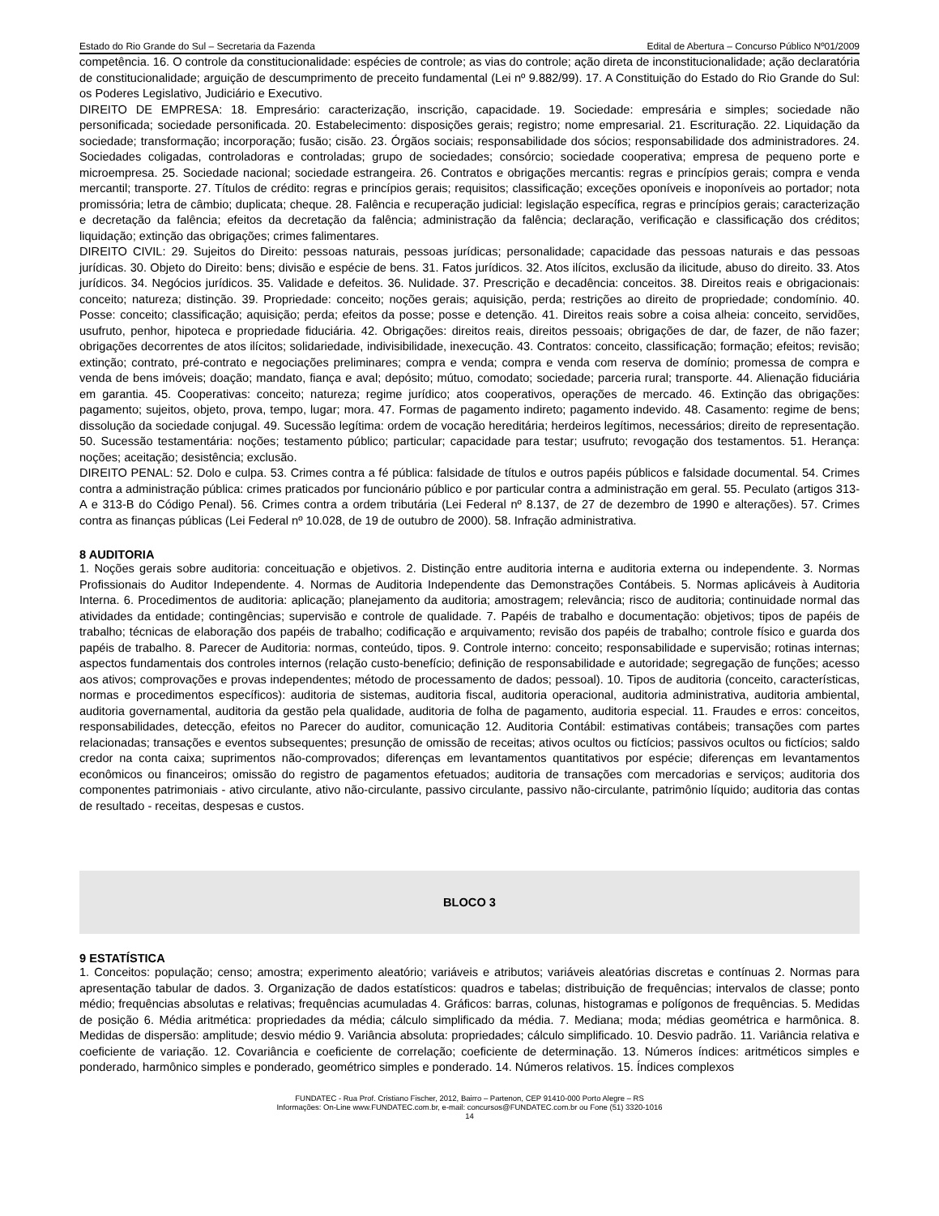Estado do Rio Grande do Sul – Secretaria da Fazenda Edital de Abertura – Concurso Público Nº01/2009
competência. 16. O controle da constitucionalidade: espécies de controle; as vias do controle; ação direta de inconstitucionalidade; ação declaratória de constitucionalidade; arguição de descumprimento de preceito fundamental (Lei nº 9.882/99). 17. A Constituição do Estado do Rio Grande do Sul: os Poderes Legislativo, Judiciário e Executivo.
DIREITO DE EMPRESA: 18. Empresário: caracterização, inscrição, capacidade. 19. Sociedade: empresária e simples; sociedade não personificada; sociedade personificada. 20. Estabelecimento: disposições gerais; registro; nome empresarial. 21. Escrituração. 22. Liquidação da sociedade; transformação; incorporação; fusão; cisão. 23. Órgãos sociais; responsabilidade dos sócios; responsabilidade dos administradores. 24. Sociedades coligadas, controladoras e controladas; grupo de sociedades; consórcio; sociedade cooperativa; empresa de pequeno porte e microempresa. 25. Sociedade nacional; sociedade estrangeira. 26. Contratos e obrigações mercantis: regras e princípios gerais; compra e venda mercantil; transporte. 27. Títulos de crédito: regras e princípios gerais; requisitos; classificação; exceções oponíveis e inoponíveis ao portador; nota promissória; letra de câmbio; duplicata; cheque. 28. Falência e recuperação judicial: legislação específica, regras e princípios gerais; caracterização e decretação da falência; efeitos da decretação da falência; administração da falência; declaração, verificação e classificação dos créditos; liquidação; extinção das obrigações; crimes falimentares.
DIREITO CIVIL: 29. Sujeitos do Direito: pessoas naturais, pessoas jurídicas; personalidade; capacidade das pessoas naturais e das pessoas jurídicas. 30. Objeto do Direito: bens; divisão e espécie de bens. 31. Fatos jurídicos. 32. Atos ilícitos, exclusão da ilicitude, abuso do direito. 33. Atos jurídicos. 34. Negócios jurídicos. 35. Validade e defeitos. 36. Nulidade. 37. Prescrição e decadência: conceitos. 38. Direitos reais e obrigacionais: conceito; natureza; distinção. 39. Propriedade: conceito; noções gerais; aquisição, perda; restrições ao direito de propriedade; condomínio. 40. Posse: conceito; classificação; aquisição; perda; efeitos da posse; posse e detenção. 41. Direitos reais sobre a coisa alheia: conceito, servidões, usufruto, penhor, hipoteca e propriedade fiduciária. 42. Obrigações: direitos reais, direitos pessoais; obrigações de dar, de fazer, de não fazer; obrigações decorrentes de atos ilícitos; solidariedade, indivisibilidade, inexecução. 43. Contratos: conceito, classificação; formação; efeitos; revisão; extinção; contrato, pré-contrato e negociações preliminares; compra e venda; compra e venda com reserva de domínio; promessa de compra e venda de bens imóveis; doação; mandato, fiança e aval; depósito; mútuo, comodato; sociedade; parceria rural; transporte. 44. Alienação fiduciária em garantia. 45. Cooperativas: conceito; natureza; regime jurídico; atos cooperativos, operações de mercado. 46. Extinção das obrigações: pagamento; sujeitos, objeto, prova, tempo, lugar; mora. 47. Formas de pagamento indireto; pagamento indevido. 48. Casamento: regime de bens; dissolução da sociedade conjugal. 49. Sucessão legítima: ordem de vocação hereditária; herdeiros legítimos, necessários; direito de representação. 50. Sucessão testamentária: noções; testamento público; particular; capacidade para testar; usufruto; revogação dos testamentos. 51. Herança: noções; aceitação; desistência; exclusão.
DIREITO PENAL: 52. Dolo e culpa. 53. Crimes contra a fé pública: falsidade de títulos e outros papéis públicos e falsidade documental. 54. Crimes contra a administração pública: crimes praticados por funcionário público e por particular contra a administração em geral. 55. Peculato (artigos 313-A e 313-B do Código Penal). 56. Crimes contra a ordem tributária (Lei Federal nº 8.137, de 27 de dezembro de 1990 e alterações). 57. Crimes contra as finanças públicas (Lei Federal nº 10.028, de 19 de outubro de 2000). 58. Infração administrativa.
8 AUDITORIA
1. Noções gerais sobre auditoria: conceituação e objetivos. 2. Distinção entre auditoria interna e auditoria externa ou independente. 3. Normas Profissionais do Auditor Independente. 4. Normas de Auditoria Independente das Demonstrações Contábeis. 5. Normas aplicáveis à Auditoria Interna. 6. Procedimentos de auditoria: aplicação; planejamento da auditoria; amostragem; relevância; risco de auditoria; continuidade normal das atividades da entidade; contingências; supervisão e controle de qualidade. 7. Papéis de trabalho e documentação: objetivos; tipos de papéis de trabalho; técnicas de elaboração dos papéis de trabalho; codificação e arquivamento; revisão dos papéis de trabalho; controle físico e guarda dos papéis de trabalho. 8. Parecer de Auditoria: normas, conteúdo, tipos. 9. Controle interno: conceito; responsabilidade e supervisão; rotinas internas; aspectos fundamentais dos controles internos (relação custo-benefício; definição de responsabilidade e autoridade; segregação de funções; acesso aos ativos; comprovações e provas independentes; método de processamento de dados; pessoal). 10. Tipos de auditoria (conceito, características, normas e procedimentos específicos): auditoria de sistemas, auditoria fiscal, auditoria operacional, auditoria administrativa, auditoria ambiental, auditoria governamental, auditoria da gestão pela qualidade, auditoria de folha de pagamento, auditoria especial. 11. Fraudes e erros: conceitos, responsabilidades, detecção, efeitos no Parecer do auditor, comunicação 12. Auditoria Contábil: estimativas contábeis; transações com partes relacionadas; transações e eventos subsequentes; presunção de omissão de receitas; ativos ocultos ou fictícios; passivos ocultos ou fictícios; saldo credor na conta caixa; suprimentos não-comprovados; diferenças em levantamentos quantitativos por espécie; diferenças em levantamentos econômicos ou financeiros; omissão do registro de pagamentos efetuados; auditoria de transações com mercadorias e serviços; auditoria dos componentes patrimoniais - ativo circulante, ativo não-circulante, passivo circulante, passivo não-circulante, patrimônio líquido; auditoria das contas de resultado - receitas, despesas e custos.
BLOCO 3
9 ESTATÍSTICA
1. Conceitos: população; censo; amostra; experimento aleatório; variáveis e atributos; variáveis aleatórias discretas e contínuas 2. Normas para apresentação tabular de dados. 3. Organização de dados estatísticos: quadros e tabelas; distribuição de frequências; intervalos de classe; ponto médio; frequências absolutas e relativas; frequências acumuladas 4. Gráficos: barras, colunas, histogramas e polígonos de frequências. 5. Medidas de posição 6. Média aritmética: propriedades da média; cálculo simplificado da média. 7. Mediana; moda; médias geométrica e harmônica. 8. Medidas de dispersão: amplitude; desvio médio 9. Variância absoluta: propriedades; cálculo simplificado. 10. Desvio padrão. 11. Variância relativa e coeficiente de variação. 12. Covariância e coeficiente de correlação; coeficiente de determinação. 13. Números índices: aritméticos simples e ponderado, harmônico simples e ponderado, geométrico simples e ponderado. 14. Números relativos. 15. Índices complexos
FUNDATEC - Rua Prof. Cristiano Fischer, 2012, Bairro – Partenon, CEP 91410-000 Porto Alegre – RS
Informações: On-Line www.FUNDATEC.com.br, e-mail: concursos@FUNDATEC.com.br ou Fone (51) 3320-1016
14